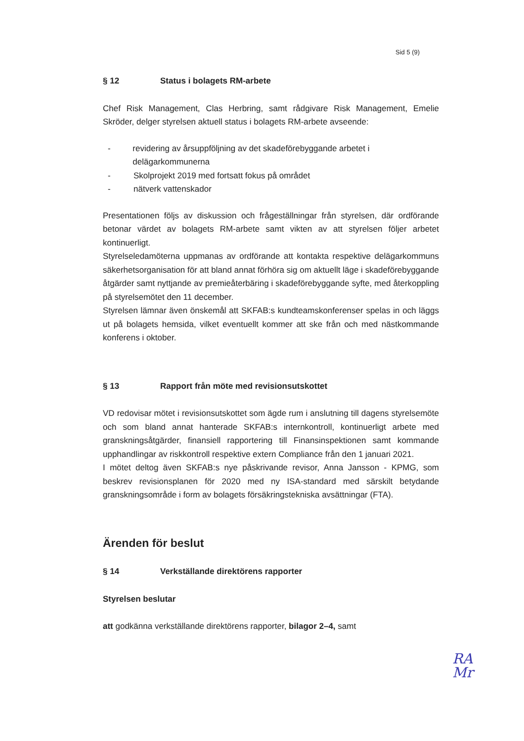Sid 5 (9)
§ 12 Status i bolagets RM-arbete
Chef Risk Management, Clas Herbring, samt rådgivare Risk Management, Emelie Skröder, delger styrelsen aktuell status i bolagets RM-arbete avseende:
- revidering av årsuppföljning av det skadeförebyggande arbetet i delägarkommunerna
- Skolprojekt 2019 med fortsatt fokus på området
- nätverk vattenskador
Presentationen följs av diskussion och frågeställningar från styrelsen, där ordförande betonar värdet av bolagets RM-arbete samt vikten av att styrelsen följer arbetet kontinuerligt.
Styrelseledamöterna uppmanas av ordförande att kontakta respektive delägarkommuns säkerhetsorganisation för att bland annat förhöra sig om aktuellt läge i skadeförebyggande åtgärder samt nyttjande av premieåterbäring i skadeförebyggande syfte, med återkoppling på styrelsemötet den 11 december.
Styrelsen lämnar även önskemål att SKFAB:s kundteamskonferenser spelas in och läggs ut på bolagets hemsida, vilket eventuellt kommer att ske från och med nästkommande konferens i oktober.
§ 13 Rapport från möte med revisionsutskottet
VD redovisar mötet i revisionsutskottet som ägde rum i anslutning till dagens styrelsemöte och som bland annat hanterade SKFAB:s internkontroll, kontinuerligt arbete med granskningsåtgärder, finansiell rapportering till Finansinspektionen samt kommande upphandlingar av riskkontroll respektive extern Compliance från den 1 januari 2021.
I mötet deltog även SKFAB:s nye påskrivande revisor, Anna Jansson - KPMG, som beskrev revisionsplanen för 2020 med ny ISA-standard med särskilt betydande granskningsområde i form av bolagets försäkringstekniska avsättningar (FTA).
Ärenden för beslut
§ 14 Verkställande direktörens rapporter
Styrelsen beslutar
att godkänna verkställande direktörens rapporter, bilagor 2–4, samt
RA
Mr